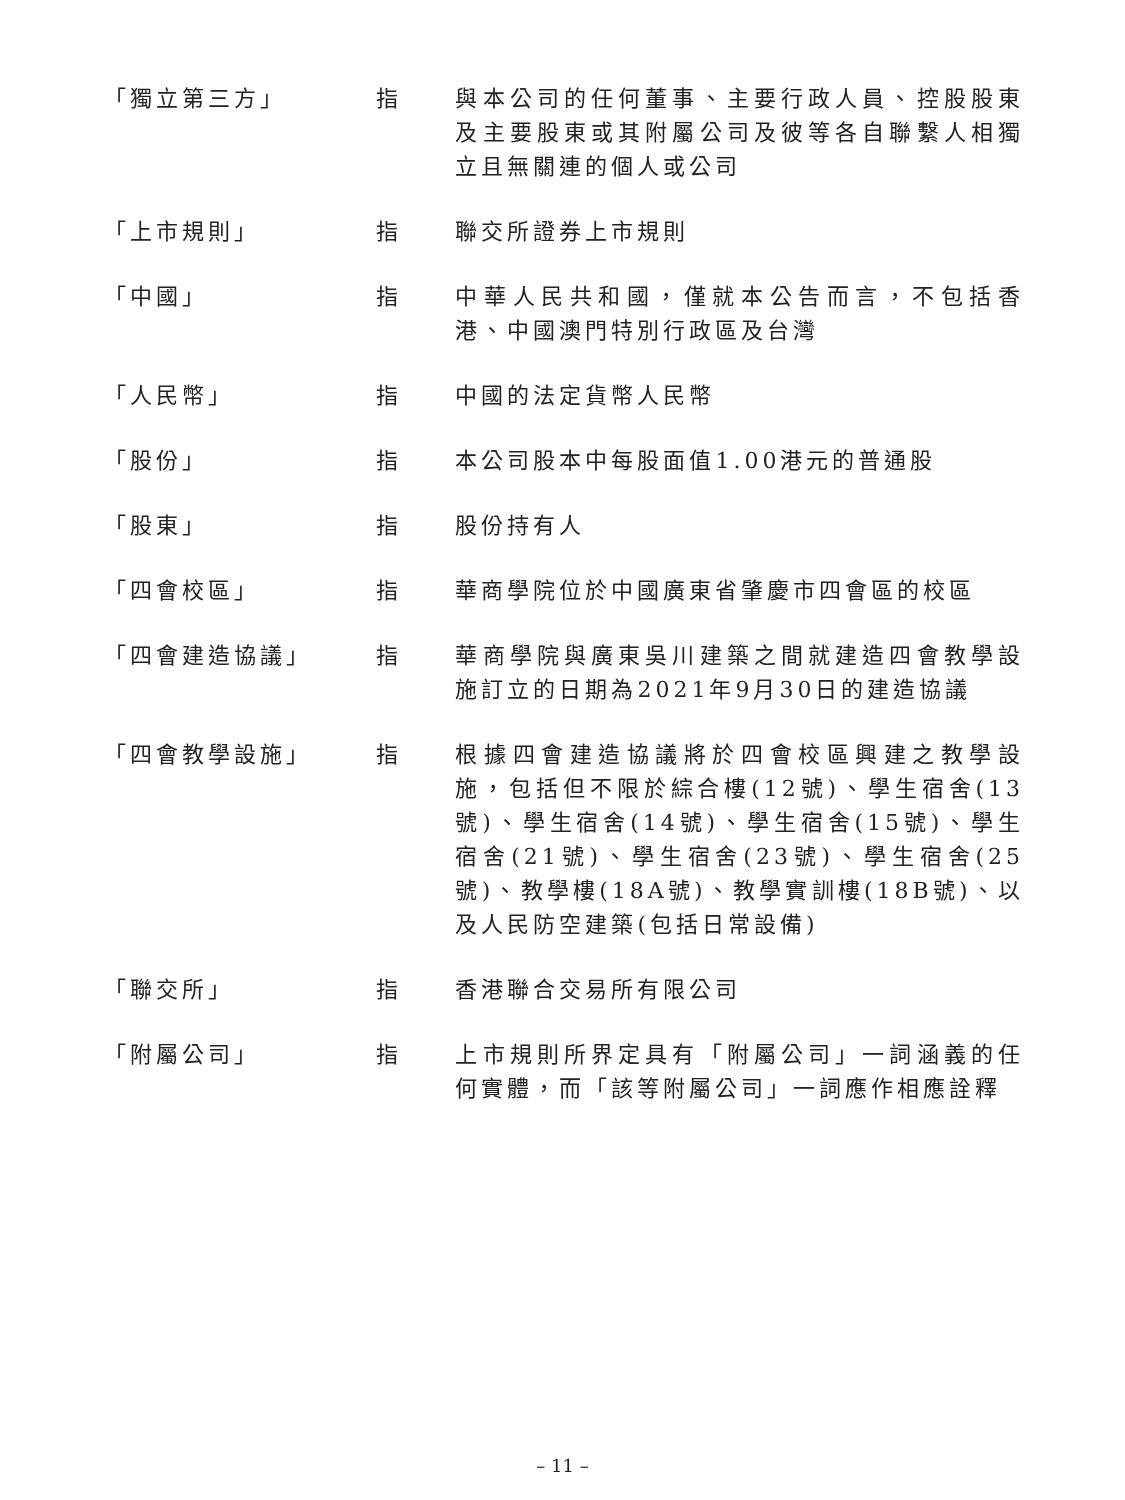| 「獨立第三方」 | 指 | 與本公司的任何董事、主要行政人員、控股股東及主要股東或其附屬公司及彼等各自聯繫人相獨立且無關連的個人或公司 |
| 「上市規則」 | 指 | 聯交所證券上市規則 |
| 「中國」 | 指 | 中華人民共和國，僅就本公告而言，不包括香港、中國澳門特別行政區及台灣 |
| 「人民幣」 | 指 | 中國的法定貨幣人民幣 |
| 「股份」 | 指 | 本公司股本中每股面值1.00港元的普通股 |
| 「股東」 | 指 | 股份持有人 |
| 「四會校區」 | 指 | 華商學院位於中國廣東省肇慶市四會區的校區 |
| 「四會建造協議」 | 指 | 華商學院與廣東吳川建築之間就建造四會教學設施訂立的日期為2021年9月30日的建造協議 |
| 「四會教學設施」 | 指 | 根據四會建造協議將於四會校區興建之教學設施，包括但不限於綜合樓(12號)、學生宿舍(13號)、學生宿舍(14號)、學生宿舍(15號)、學生宿舍(21號)、學生宿舍(23號)、學生宿舍(25號)、教學樓(18A號)、教學實訓樓(18B號)、以及人民防空建築(包括日常設備) |
| 「聯交所」 | 指 | 香港聯合交易所有限公司 |
| 「附屬公司」 | 指 | 上市規則所界定具有「附屬公司」一詞涵義的任何實體，而「該等附屬公司」一詞應作相應詮釋 |
– 11 –